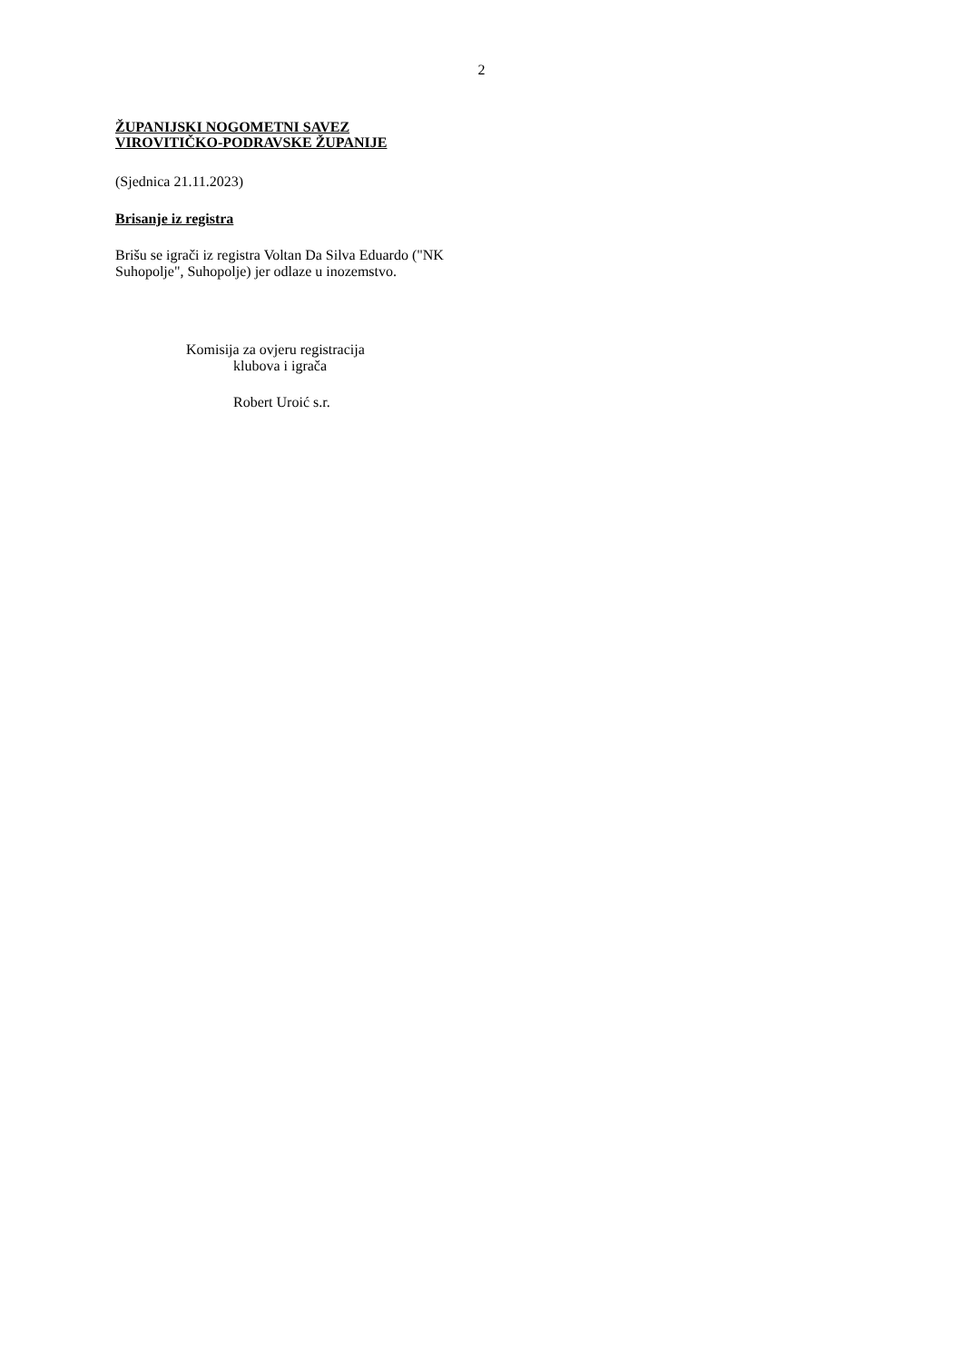2
ŽUPANIJSKI NOGOMETNI SAVEZ
VIROVITIČKO-PODRAVSKE ŽUPANIJE
(Sjednica 21.11.2023)
Brisanje iz registra
Brišu se igrači iz registra Voltan Da Silva Eduardo ("NK Suhopolje", Suhopolje) jer odlaze u inozemstvo.
Komisija za ovjeru registracija
klubova i igrača
Robert Uroić s.r.